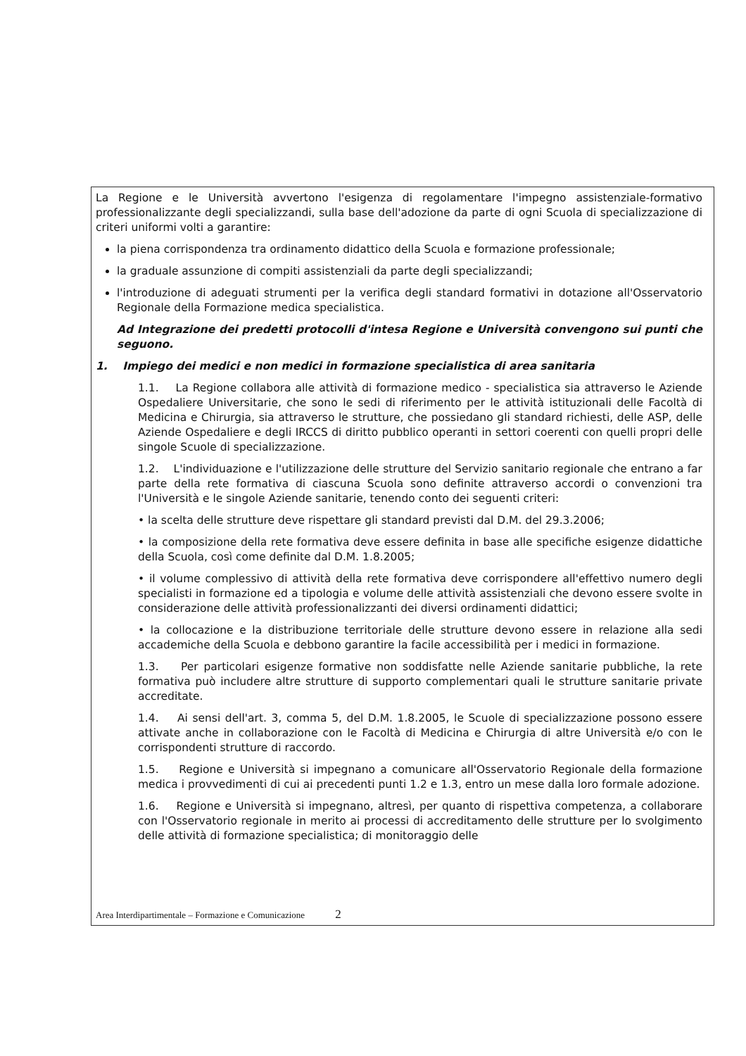La Regione e le Università avvertono l'esigenza di regolamentare l'impegno assistenziale-formativo professionalizzante degli specializzandi, sulla base dell'adozione da parte di ogni Scuola di specializzazione di criteri uniformi volti a garantire:
la piena corrispondenza tra ordinamento didattico della Scuola e formazione professionale;
la graduale assunzione di compiti assistenziali da parte degli specializzandi;
l'introduzione di adeguati strumenti per la verifica degli standard formativi in dotazione all'Osservatorio Regionale della Formazione medica specialistica.
Ad Integrazione dei predetti protocolli d'intesa Regione e Università convengono sui punti che seguono.
1. Impiego dei medici e non medici in formazione specialistica di area sanitaria
1.1. La Regione collabora alle attività di formazione medico - specialistica sia attraverso le Aziende Ospedaliere Universitarie, che sono le sedi di riferimento per le attività istituzionali delle Facoltà di Medicina e Chirurgia, sia attraverso le strutture, che possiedano gli standard richiesti, delle ASP, delle Aziende Ospedaliere e degli IRCCS di diritto pubblico operanti in settori coerenti con quelli propri delle singole Scuole di specializzazione.
1.2. L'individuazione e l'utilizzazione delle strutture del Servizio sanitario regionale che entrano a far parte della rete formativa di ciascuna Scuola sono definite attraverso accordi o convenzioni tra l'Università e le singole Aziende sanitarie, tenendo conto dei seguenti criteri:
• la scelta delle strutture deve rispettare gli standard previsti dal D.M. del 29.3.2006;
• la composizione della rete formativa deve essere definita in base alle specifiche esigenze didattiche della Scuola, così come definite dal D.M. 1.8.2005;
• il volume complessivo di attività della rete formativa deve corrispondere all'effettivo numero degli specialisti in formazione ed a tipologia e volume delle attività assistenziali che devono essere svolte in considerazione delle attività professionalizzanti dei diversi ordinamenti didattici;
• la collocazione e la distribuzione territoriale delle strutture devono essere in relazione alla sedi accademiche della Scuola e debbono garantire la facile accessibilità per i medici in formazione.
1.3. Per particolari esigenze formative non soddisfatte nelle Aziende sanitarie pubbliche, la rete formativa può includere altre strutture di supporto complementari quali le strutture sanitarie private accreditate.
1.4. Ai sensi dell'art. 3, comma 5, del D.M. 1.8.2005, le Scuole di specializzazione possono essere attivate anche in collaborazione con le Facoltà di Medicina e Chirurgia di altre Università e/o con le corrispondenti strutture di raccordo.
1.5. Regione e Università si impegnano a comunicare all'Osservatorio Regionale della formazione medica i provvedimenti di cui ai precedenti punti 1.2 e 1.3, entro un mese dalla loro formale adozione.
1.6. Regione e Università si impegnano, altresì, per quanto di rispettiva competenza, a collaborare con l'Osservatorio regionale in merito ai processi di accreditamento delle strutture per lo svolgimento delle attività di formazione specialistica; di monitoraggio delle
Area Interdipartimentale – Formazione e Comunicazione 2